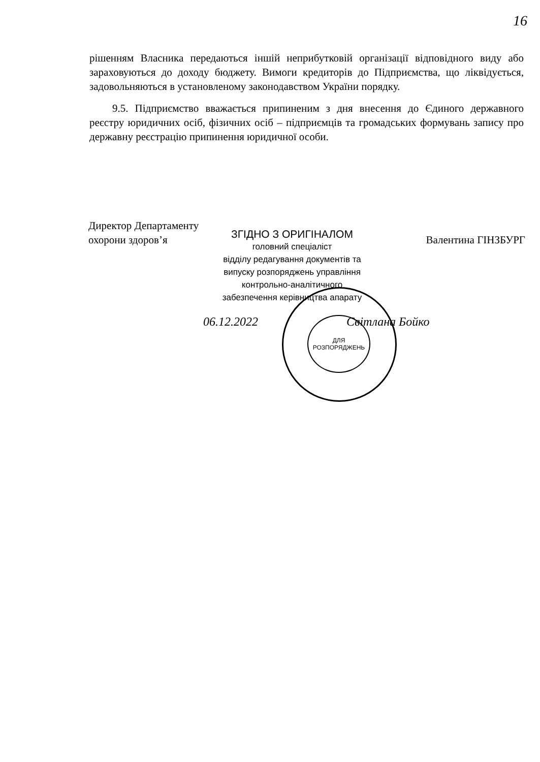16
рішенням Власника передаються іншій неприбутковій організації відповідного виду або зараховуються до доходу бюджету. Вимоги кредиторів до Підприємства, що ліквідується, задовольняються в установленому законодавством України порядку.
9.5. Підприємство вважається припиненим з дня внесення до Єдиного державного реєстру юридичних осіб, фізичних осіб – підприємців та громадських формувань запису про державну реєстрацію припинення юридичної особи.
Директор Департаменту
охорони здоров’я Валентина ГІНЗБУРГ
ДЛЯ
РОЗПОРЯДЖЕНЬ
ЗГІДНО З ОРИГІНАЛОМ
головний спеціаліст
відділу редагування документів та
випуску розпоряджень управління
контрольно-аналітичного
забезпечення керівництва апарату
06.12.2022 Світлана Бойко